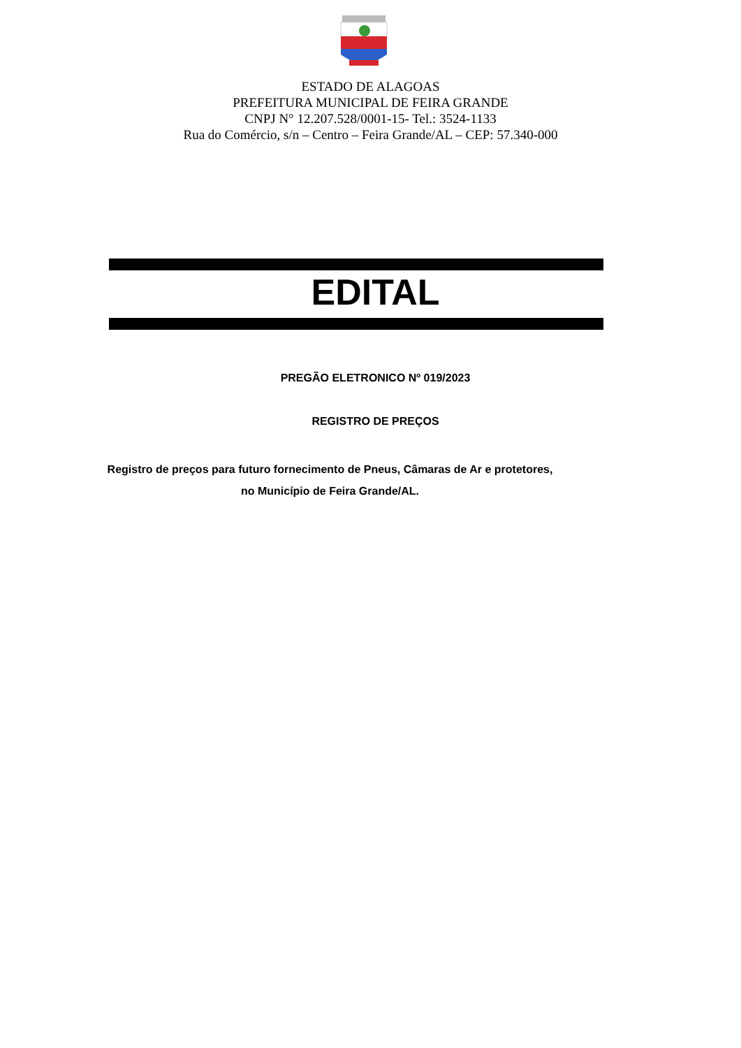ESTADO DE ALAGOAS
PREFEITURA MUNICIPAL DE FEIRA GRANDE
CNPJ N° 12.207.528/0001-15- Tel.: 3524-1133
Rua do Comércio, s/n – Centro – Feira Grande/AL – CEP: 57.340-000
EDITAL
PREGÃO ELETRONICO Nº 019/2023
REGISTRO DE PREÇOS
Registro de preços para futuro fornecimento de Pneus, Câmaras de Ar e protetores,
no Município de Feira Grande/AL.